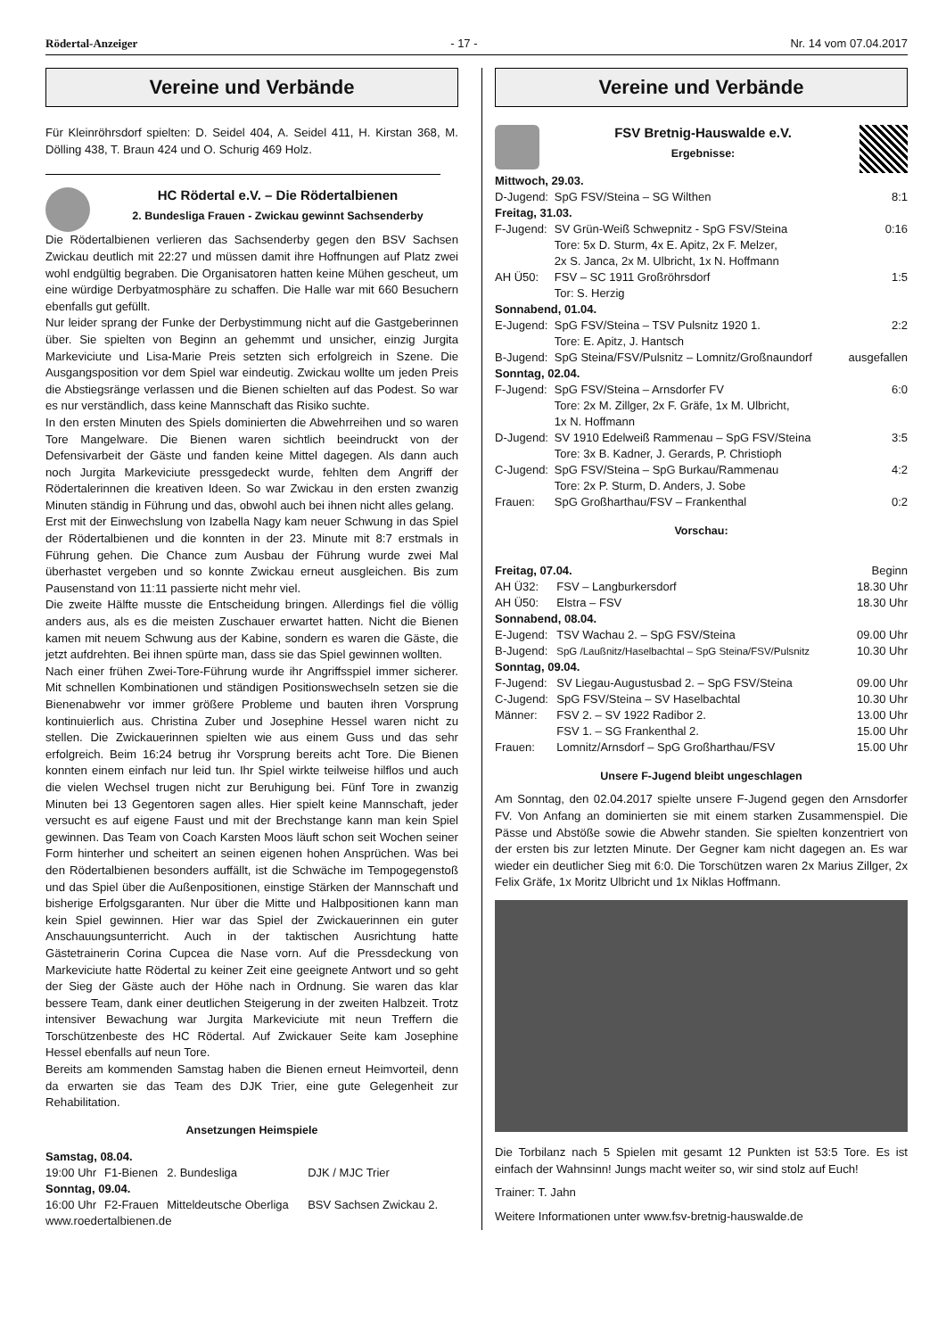Rödertal-Anzeiger - 17 - Nr. 14 vom 07.04.2017
Vereine und Verbände
Für Kleinröhrsdorf spielten: D. Seidel 404, A. Seidel 411, H. Kirstan 368, M. Dölling 438, T. Braun 424 und O. Schurig 469 Holz.
HC Rödertal e.V. – Die Rödertalbienen
2. Bundesliga Frauen - Zwickau gewinnt Sachsenderby
Die Rödertalbienen verlieren das Sachsenderby gegen den BSV Sachsen Zwickau deutlich mit 22:27 und müssen damit ihre Hoffnungen auf Platz zwei wohl endgültig begraben. Die Organisatoren hatten keine Mühen gescheut, um eine würdige Derbyatmosphäre zu schaffen. Die Halle war mit 660 Besuchern ebenfalls gut gefüllt.
Nur leider sprang der Funke der Derbystimmung nicht auf die Gastgeberinnen über. Sie spielten von Beginn an gehemmt und unsicher, einzig Jurgita Markeviciute und Lisa-Marie Preis setzten sich erfolgreich in Szene. Die Ausgangsposition vor dem Spiel war eindeutig. Zwickau wollte um jeden Preis die Abstiegsränge verlassen und die Bienen schielten auf das Podest. So war es nur verständlich, dass keine Mannschaft das Risiko suchte.
In den ersten Minuten des Spiels dominierten die Abwehrreihen und so waren Tore Mangelware. Die Bienen waren sichtlich beeindruckt von der Defensivarbeit der Gäste und fanden keine Mittel dagegen. Als dann auch noch Jurgita Markeviciute pressgedeckt wurde, fehlten dem Angriff der Rödertalerinnen die kreativen Ideen. So war Zwickau in den ersten zwanzig Minuten ständig in Führung und das, obwohl auch bei ihnen nicht alles gelang.
Erst mit der Einwechslung von Izabella Nagy kam neuer Schwung in das Spiel der Rödertalbienen und die konnten in der 23. Minute mit 8:7 erstmals in Führung gehen. Die Chance zum Ausbau der Führung wurde zwei Mal überhastet vergeben und so konnte Zwickau erneut ausgleichen. Bis zum Pausenstand von 11:11 passierte nicht mehr viel.
Die zweite Hälfte musste die Entscheidung bringen. Allerdings fiel die völlig anders aus, als es die meisten Zuschauer erwartet hatten. Nicht die Bienen kamen mit neuem Schwung aus der Kabine, sondern es waren die Gäste, die jetzt aufdrehten. Bei ihnen spürte man, dass sie das Spiel gewinnen wollten.
Nach einer frühen Zwei-Tore-Führung wurde ihr Angriffsspiel immer sicherer. Mit schnellen Kombinationen und ständigen Positionswechseln setzen sie die Bienenabwehr vor immer größere Probleme und bauten ihren Vorsprung kontinuierlich aus. Christina Zuber und Josephine Hessel waren nicht zu stellen. Die Zwickauerinnen spielten wie aus einem Guss und das sehr erfolgreich. Beim 16:24 betrug ihr Vorsprung bereits acht Tore. Die Bienen konnten einem einfach nur leid tun. Ihr Spiel wirkte teilweise hilflos und auch die vielen Wechsel trugen nicht zur Beruhigung bei. Fünf Tore in zwanzig Minuten bei 13 Gegentoren sagen alles. Hier spielt keine Mannschaft, jeder versucht es auf eigene Faust und mit der Brechstange kann man kein Spiel gewinnen. Das Team von Coach Karsten Moos läuft schon seit Wochen seiner Form hinterher und scheitert an seinen eigenen hohen Ansprüchen. Was bei den Rödertalbienen besonders auffällt, ist die Schwäche im Tempogegenstoß und das Spiel über die Außenpositionen, einstige Stärken der Mannschaft und bisherige Erfolgsgaranten. Nur über die Mitte und Halbpositionen kann man kein Spiel gewinnen. Hier war das Spiel der Zwickauerinnen ein guter Anschauungsunterricht. Auch in der taktischen Ausrichtung hatte Gästetrainerin Corina Cupcea die Nase vorn. Auf die Pressdeckung von Markeviciute hatte Rödertal zu keiner Zeit eine geeignete Antwort und so geht der Sieg der Gäste auch der Höhe nach in Ordnung. Sie waren das klar bessere Team, dank einer deutlichen Steigerung in der zweiten Halbzeit. Trotz intensiver Bewachung war Jurgita Markeviciute mit neun Treffern die Torschützenbeste des HC Rödertal. Auf Zwickauer Seite kam Josephine Hessel ebenfalls auf neun Tore.
Bereits am kommenden Samstag haben die Bienen erneut Heimvorteil, denn da erwarten sie das Team des DJK Trier, eine gute Gelegenheit zur Rehabilitation.
Ansetzungen Heimspiele
| Samstag, 08.04. | | | |
| 19:00 Uhr | F1-Bienen | 2. Bundesliga | DJK / MJC Trier |
| Sonntag, 09.04. | | | |
| 16:00 Uhr | F2-Frauen | Mitteldeutsche Oberliga | BSV Sachsen Zwickau 2. |
www.roedertalbienen.de
Vereine und Verbände
FSV Bretnig-Hauswalde e.V.
Ergebnisse:
| Mittwoch, 29.03. | | |
| D-Jugend: | SpG FSV/Steina – SG Wilthen | 8:1 |
| Freitag, 31.03. | | |
| F-Jugend: | SV Grün-Weiß Schwepnitz - SpG FSV/Steina Tore: 5x D. Sturm, 4x E. Apitz, 2x F. Melzer, 2x S. Janca, 2x M. Ulbricht, 1x N. Hoffmann | 0:16 |
| AH Ü50: | FSV – SC 1911 Großröhrsdorf Tor: S. Herzig | 1:5 |
| Sonnabend, 01.04. | | |
| E-Jugend: | SpG FSV/Steina – TSV Pulsnitz 1920 1. Tore: E. Apitz, J. Hantsch | 2:2 |
| B-Jugend: | SpG Steina/FSV/Pulsnitz – Lomnitz/Großnaundorf | ausgefallen |
| Sonntag, 02.04. | | |
| F-Jugend: | SpG FSV/Steina – Arnsdorfer FV Tore: 2x M. Zillger, 2x F. Gräfe, 1x M. Ulbricht, 1x N. Hoffmann | 6:0 |
| D-Jugend: | SV 1910 Edelweiß Rammenau – SpG FSV/Steina Tore: 3x B. Kadner, J. Gerards, P. Christioph | 3:5 |
| C-Jugend: | SpG FSV/Steina – SpG Burkau/Rammenau Tore: 2x P. Sturm, D. Anders, J. Sobe | 4:2 |
| Frauen: | SpG Großharthau/FSV – Frankenthal | 0:2 |
Vorschau:
| Freitag, 07.04. | | Beginn |
| AH Ü32: | FSV – Langburkersdorf | 18.30 Uhr |
| AH Ü50: | Elstra – FSV | 18.30 Uhr |
| Sonnabend, 08.04. | | |
| E-Jugend: | TSV Wachau 2. – SpG FSV/Steina | 09.00 Uhr |
| B-Jugend: | SpG /Laußnitz/Haselbachtal – SpG Steina/FSV/Pulsnitz | 10.30 Uhr |
| Sonntag, 09.04. | | |
| F-Jugend: | SV Liegau-Augustusbad 2. – SpG FSV/Steina | 09.00 Uhr |
| C-Jugend: | SpG FSV/Steina – SV Haselbachtal | 10.30 Uhr |
| Männer: | FSV 2. – SV 1922 Radibor 2. | 13.00 Uhr |
| | FSV 1. – SG Frankenthal 2. | 15.00 Uhr |
| Frauen: | Lomnitz/Arnsdorf – SpG Großharthau/FSV | 15.00 Uhr |
Unsere F-Jugend bleibt ungeschlagen
Am Sonntag, den 02.04.2017 spielte unsere F-Jugend gegen den Arnsdorfer FV. Von Anfang an dominierten sie mit einem starken Zusammenspiel. Die Pässe und Abstöße sowie die Abwehr standen. Sie spielten konzentriert von der ersten bis zur letzten Minute. Der Gegner kam nicht dagegen an. Es war wieder ein deutlicher Sieg mit 6:0. Die Torschützen waren 2x Marius Zillger, 2x Felix Gräfe, 1x Moritz Ulbricht und 1x Niklas Hoffmann.
Die Torbilanz nach 5 Spielen mit gesamt 12 Punkten ist 53:5 Tore. Es ist einfach der Wahnsinn! Jungs macht weiter so, wir sind stolz auf Euch!
Trainer: T. Jahn
Weitere Informationen unter www.fsv-bretnig-hauswalde.de